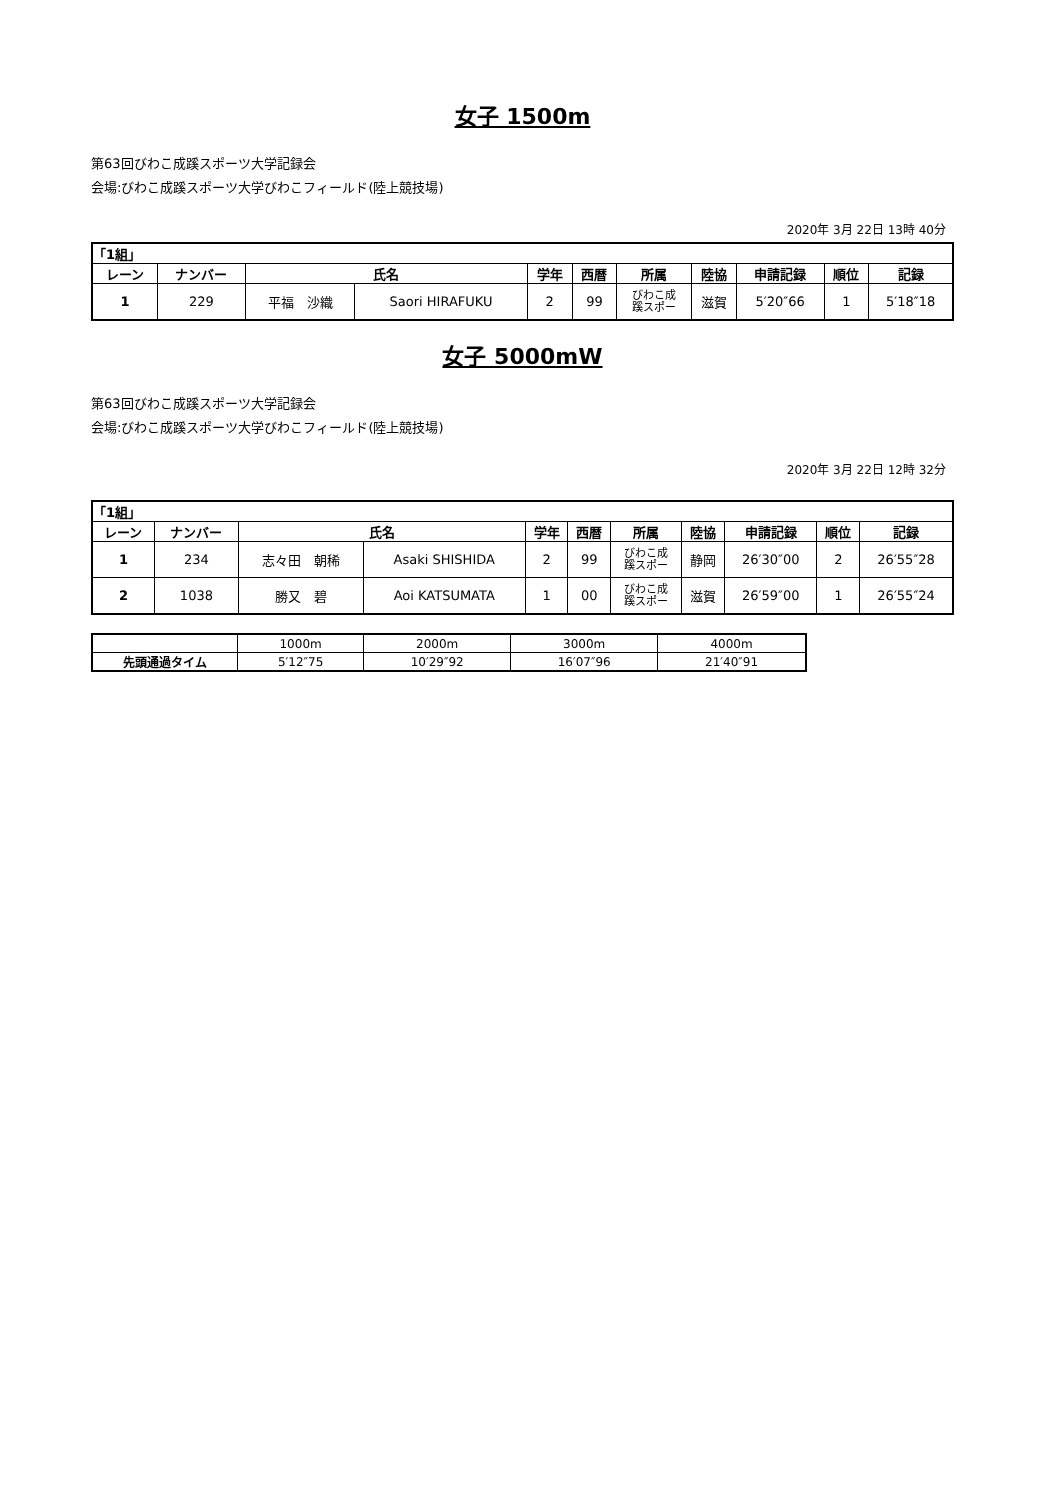女子 1500m
第63回びわこ成蹊スポーツ大学記録会
会場:びわこ成蹊スポーツ大学びわこフィールド(陸上競技場)
2020年 3月 22日 13時 40分
| 「1組」 | | | | | | | | | | |
| --- | --- | --- | --- | --- | --- | --- | --- | --- | --- | --- |
| レーン | ナンバー | 氏名 | | 学年 | 西暦 | 所属 | 陸協 | 申請記録 | 順位 | 記録 |
| 1 | 229 | 平福 沙織 | Saori HIRAFUKU | 2 | 99 | びわこ成 蹊スポー | 滋賀 | 5′20″66 | 1 | 5′18″18 |
女子 5000mW
第63回びわこ成蹊スポーツ大学記録会
会場:びわこ成蹊スポーツ大学びわこフィールド(陸上競技場)
2020年 3月 22日 12時 32分
| 「1組」 | | | | | | | | | | |
| --- | --- | --- | --- | --- | --- | --- | --- | --- | --- | --- |
| レーン | ナンバー | 氏名 | | 学年 | 西暦 | 所属 | 陸協 | 申請記録 | 順位 | 記録 |
| 1 | 234 | 志々田 朝稀 | Asaki SHISHIDA | 2 | 99 | びわこ成 蹊スポー | 静岡 | 26′30″00 | 2 | 26′55″28 |
| 2 | 1038 | 勝又 碧 | Aoi KATSUMATA | 1 | 00 | びわこ成 蹊スポー | 滋賀 | 26′59″00 | 1 | 26′55″24 |
| | 1000m | 2000m | 3000m | 4000m |
| 先頭通過タイム | 5′12″75 | 10′29″92 | 16′07″96 | 21′40″91 |